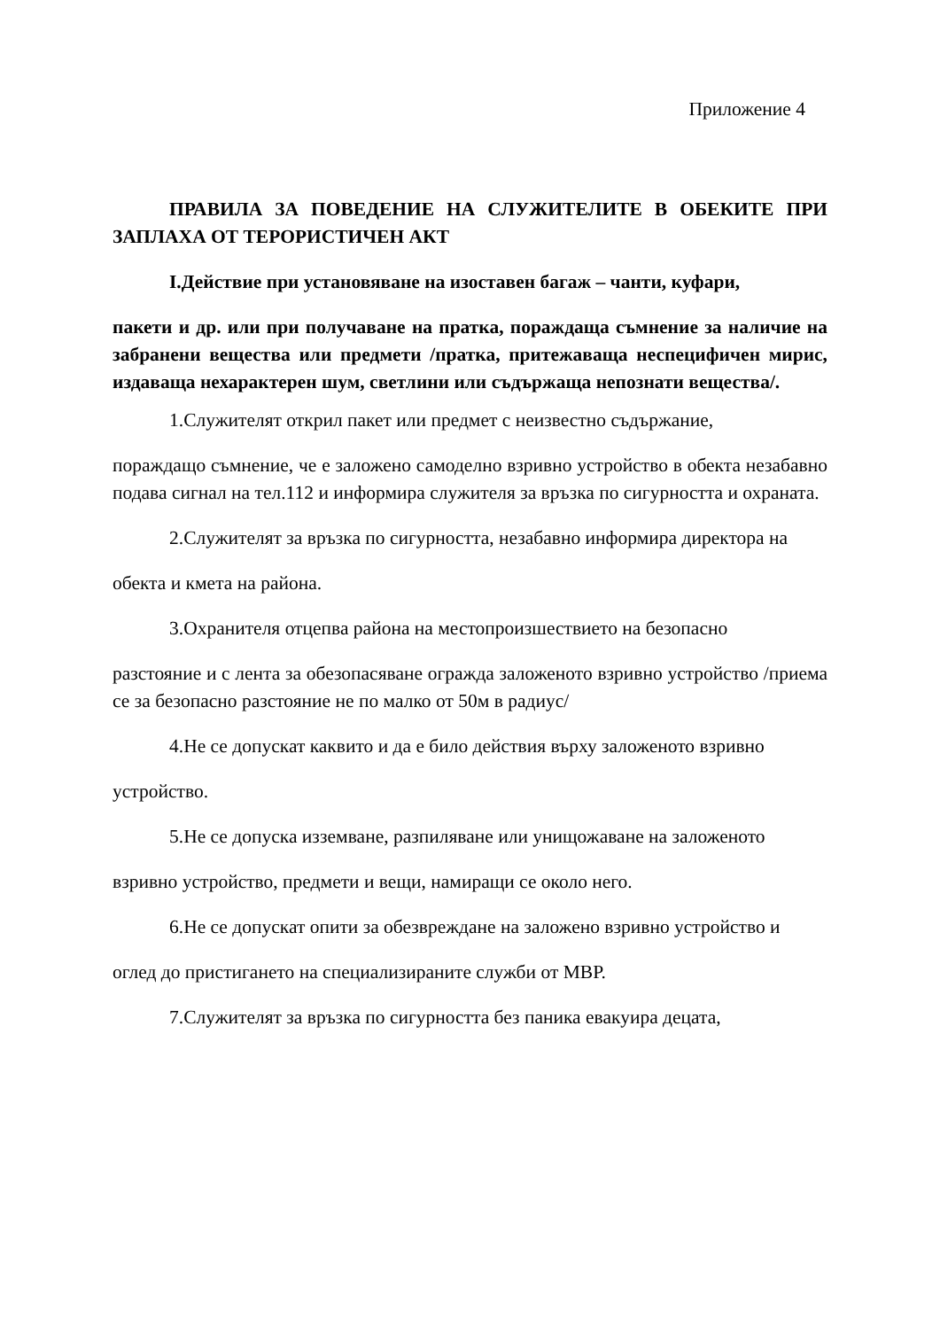Приложение 4
ПРАВИЛА ЗА ПОВЕДЕНИЕ НА СЛУЖИТЕЛИТЕ В ОБЕКИТЕ ПРИ ЗАПЛАХА ОТ ТЕРОРИСТИЧЕН АКТ
I.Действие при установяване на изоставен багаж – чанти, куфари,
пакети и др. или при получаване на пратка, пораждаща съмнение за наличие на забранени вещества или предмети /пратка, притежаваща неспецифичен мирис, издаваща нехарактерен шум, светлини или съдържаща непознати вещества/.
1.Служителят открил пакет или предмет с неизвестно съдържание,
пораждащо съмнение, че е заложено самоделно взривно устройство в обекта незабавно подава сигнал на тел.112 и информира служителя за връзка по сигурността и охраната.
2.Служителят за връзка по сигурността, незабавно информира директора на
обекта и кмета на района.
3.Охранителя отцепва района на местопроизшествието на безопасно
разстояние и с лента за обезопасяване огражда заложеното взривно устройство /приема се за безопасно разстояние не по малко от 50м в радиус/
4.Не се допускат каквито и да е било действия върху заложеното взривно
устройство.
5.Не се допуска изземване, разпиляване или унищожаване на заложеното
взривно устройство, предмети и вещи, намиращи се около него.
6.Не се допускат опити за обезвреждане на заложено взривно устройство и
оглед до пристигането на специализираните служби от МВР.
7.Служителят за връзка по сигурността без паника евакуира децата,